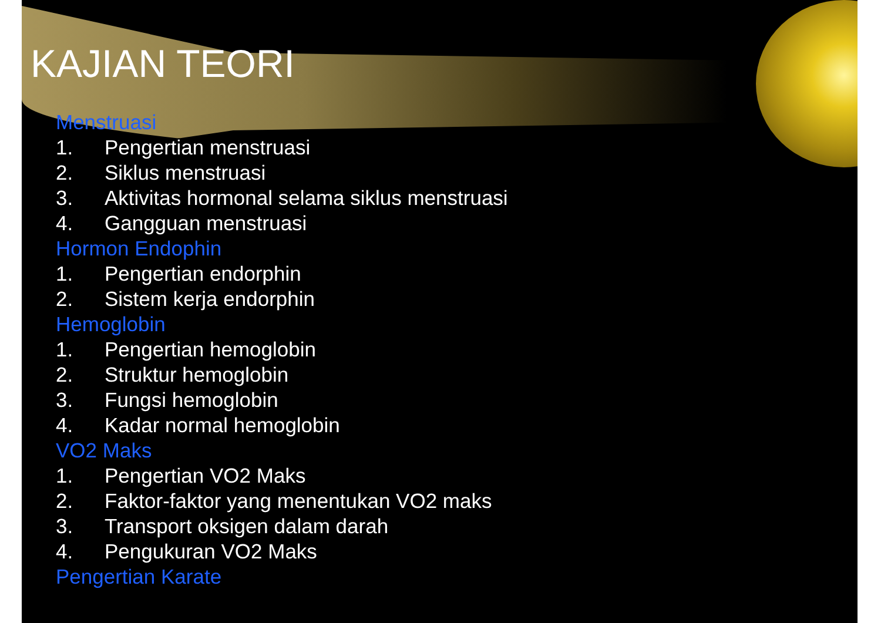KAJIAN TEORI
Menstruasi
1. Pengertian menstruasi
2. Siklus menstruasi
3. Aktivitas hormonal selama siklus menstruasi
4. Gangguan menstruasi
Hormon Endophin
1. Pengertian endorphin
2. Sistem kerja endorphin
Hemoglobin
1. Pengertian hemoglobin
2. Struktur hemoglobin
3. Fungsi hemoglobin
4. Kadar normal hemoglobin
VO2 Maks
1. Pengertian VO2 Maks
2. Faktor-faktor yang menentukan VO2 maks
3. Transport oksigen dalam darah
4. Pengukuran VO2 Maks
Pengertian Karate